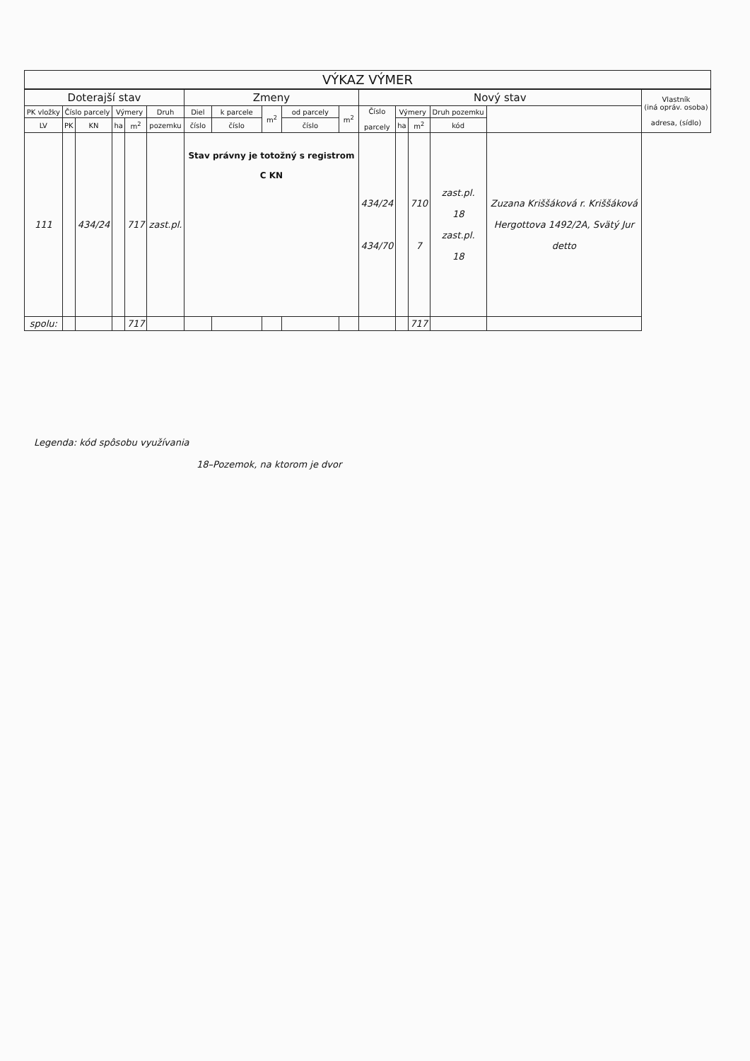| VÝKAZ VÝMER | | | | | | | | | | | | | | | | |
| --- | --- | --- | --- | --- | --- | --- | --- | --- | --- | --- | --- | --- | --- | --- | --- | --- |
| Doterajší stav | | | | | | Zmeny | | | | | Nový stav | | | | | Vlastník (iná opráv. osoba) adresa, (sídlo) |
| PK vložky | Číslo parcely | | Výmery | | Druh | Diel | k parcele | m<sup>2</sup> | od parcely | m<sup>2</sup> | Číslo parcely | Výmery | | Druh pozemku | | |
| LV | PK | KN | ha | m<sup>2</sup> | pozemku | číslo | číslo | | číslo | | | ha | m<sup>2</sup> | kód | | |
| 111 | | 434/24 | | 717 | zast.pl. | Stav právny je totožný s registrom C KN | | | | | 434/24 434/70 | | 710 7 | zast.pl. 18 zast.pl. 18 | Zuzana Kriššáková r. Kriššáková Hergottova 1492/2A, Svätý Jur detto | |
| spolu: | | | | 717 | | | | | | | | | 717 | | | |
Legenda: kód spôsobu využívania
18–Pozemok, na ktorom je dvor